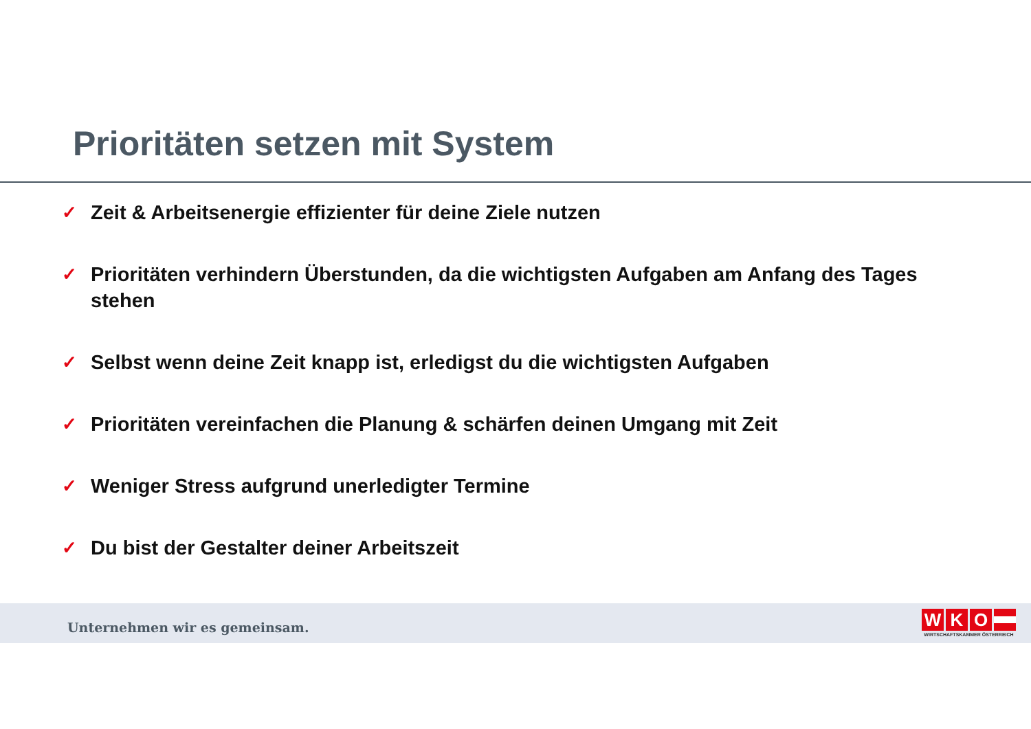Prioritäten setzen mit System
✓ Zeit & Arbeitsenergie effizienter für deine Ziele nutzen
✓ Prioritäten verhindern Überstunden, da die wichtigsten Aufgaben am Anfang des Tages stehen
✓ Selbst wenn deine Zeit knapp ist, erledigst du die wichtigsten Aufgaben
✓ Prioritäten vereinfachen die Planung & schärfen deinen Umgang mit Zeit
✓ Weniger Stress aufgrund unerledigter Termine
✓ Du bist der Gestalter deiner Arbeitszeit
Unternehmen wir es gemeinsam.
W K O
WIRTSCHAFTSKAMMER ÖSTERREICH